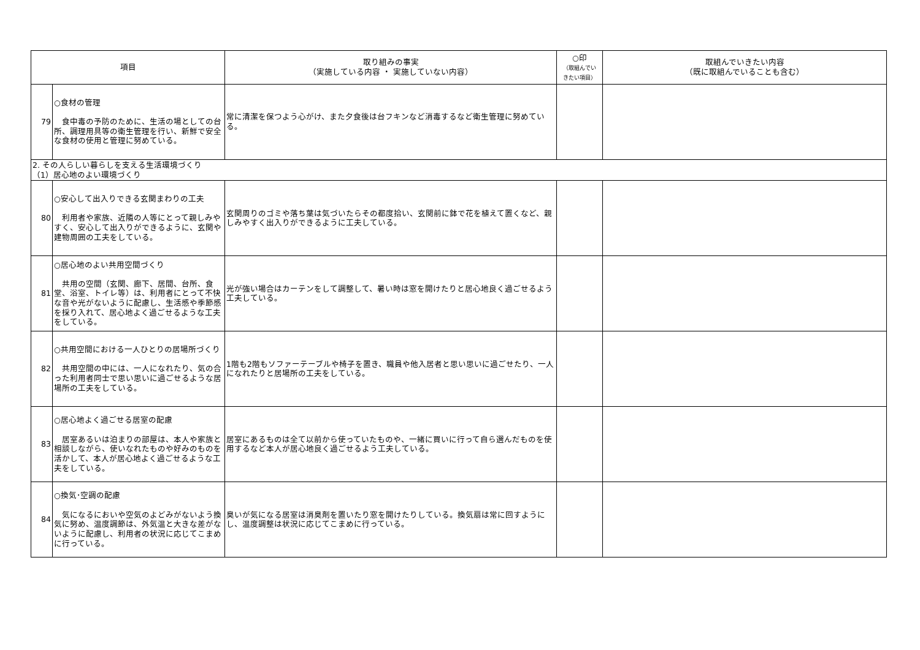| 項目 | | 取り組みの事実 （実施している内容 ・ 実施していない内容） | ○印 （取組んでい きたい項目） | 取組んでいきたい内容 （既に取組んでいることも含む） |
| --- | --- | --- | --- | --- |
| 79 | ○食材の管理 食中毒の予防のために、生活の場としての台所、調理用具等の衛生管理を行い、新鮮で安全な食材の使用と管理に努めている。 | 常に清潔を保つよう心がけ、また夕食後は台フキンなど消毒するなど衛生管理に努めている。 | | |
| 2. その人らしい暮らしを支える生活環境づくり （1）居心地のよい環境づくり | | | | |
| 80 | ○安心して出入りできる玄関まわりの工夫 利用者や家族、近隣の人等にとって親しみやすく、安心して出入りができるように、玄関や建物周囲の工夫をしている。 | 玄関周りのゴミや落ち葉は気づいたらその都度拾い、玄関前に鉢で花を植えて置くなど、親しみやすく出入りができるように工夫している。 | | |
| 81 | ○居心地のよい共用空間づくり 共用の空間（玄関、廊下、居間、台所、食堂、浴室、トイレ等）は、利用者にとって不快な音や光がないように配慮し、生活感や季節感を採り入れて、居心地よく過ごせるような工夫をしている。 | 光が強い場合はカーテンをして調整して、暑い時は窓を開けたりと居心地良く過ごせるよう工夫している。 | | |
| 82 | ○共用空間における一人ひとりの居場所づくり 共用空間の中には、一人になれたり、気の合った利用者同士で思い思いに過ごせるような居場所の工夫をしている。 | 1階も2階もソファーテーブルや椅子を置き、職員や他入居者と思い思いに過ごせたり、一人になれたりと居場所の工夫をしている。 | | |
| 83 | ○居心地よく過ごせる居室の配慮 居室あるいは泊まりの部屋は、本人や家族と相談しながら、使いなれたものや好みのものを活かして、本人が居心地よく過ごせるような工夫をしている。 | 居室にあるものは全て以前から使っていたものや、一緒に買いに行って自ら選んだものを使用するなど本人が居心地良く過ごせるよう工夫している。 | | |
| 84 | ○換気･空調の配慮 気になるにおいや空気のよどみがないよう換気に努め、温度調節は、外気温と大きな差がないように配慮し、利用者の状況に応じてこまめに行っている。 | 臭いが気になる居室は消臭剤を置いたり窓を開けたりしている。換気扇は常に回すようにし、温度調整は状況に応じてこまめに行っている。 | | |